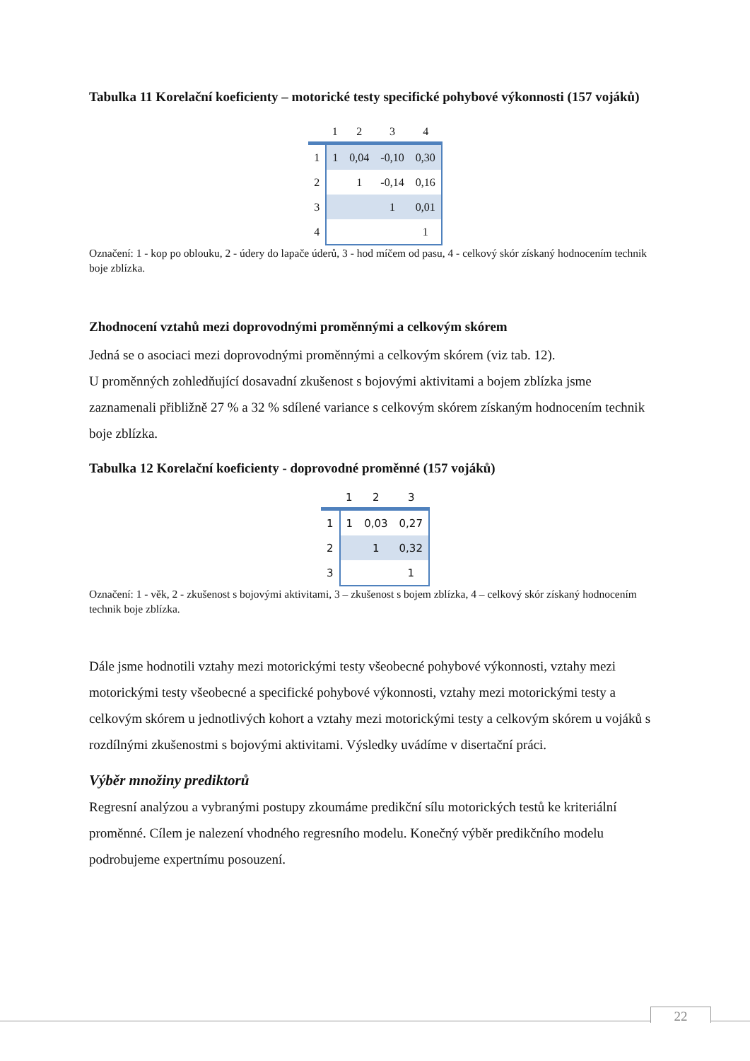Tabulka 11 Korelační koeficienty – motorické testy specifické pohybové výkonnosti (157 vojáků)
| | 1 | 2 | 3 | 4 |
| --- | --- | --- | --- | --- |
| 1 | 1 | 0,04 | -0,10 | 0,30 |
| 2 | | 1 | -0,14 | 0,16 |
| 3 | | | 1 | 0,01 |
| 4 | | | | 1 |
Označení: 1 - kop po oblouku, 2 - údery do lapače úderů, 3 - hod míčem od pasu, 4 - celkový skór získaný hodnocením technik boje zblízka.
Zhodnocení vztahů mezi doprovodnými proměnnými a celkovým skórem
Jedná se o asociaci mezi doprovodnými proměnnými a celkovým skórem (viz tab. 12).
U proměnných zohledňující dosavadní zkušenost s bojovými aktivitami a bojem zblízka jsme zaznamenali přibližně 27 % a 32 % sdílené variance s celkovým skórem získaným hodnocením technik boje zblízka.
Tabulka 12 Korelační koeficienty - doprovodné proměnné (157 vojáků)
| | 1 | 2 | 3 |
| --- | --- | --- | --- |
| 1 | 1 | 0,03 | 0,27 |
| 2 | | 1 | 0,32 |
| 3 | | | 1 |
Označení: 1 - věk, 2 - zkušenost s bojovými aktivitami, 3 – zkušenost s bojem zblízka, 4 – celkový skór získaný hodnocením technik boje zblízka.
Dále jsme hodnotili vztahy mezi motorickými testy všeobecné pohybové výkonnosti, vztahy mezi motorickými testy všeobecné a specifické pohybové výkonnosti, vztahy mezi motorickými testy a celkovým skórem u jednotlivých kohort a vztahy mezi motorickými testy a celkovým skórem u vojáků s rozdílnými zkušenostmi s bojovými aktivitami. Výsledky uvádíme v disertační práci.
Výběr množiny prediktorů
Regresní analýzou a vybranými postupy zkoumáme predikční sílu motorických testů ke kriteriální proměnné. Cílem je nalezení vhodného regresního modelu. Konečný výběr predikčního modelu podrobujeme expertnímu posouzení.
22